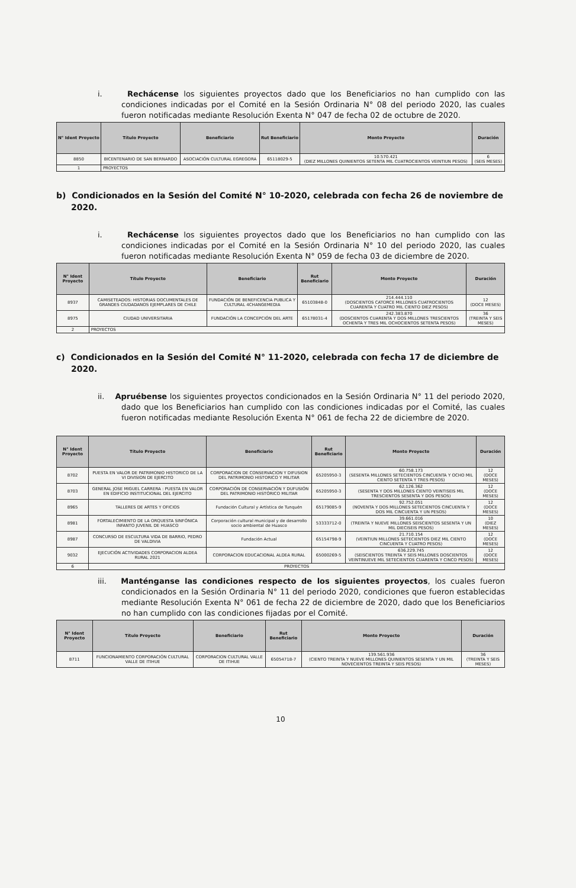i. Rechácense los siguientes proyectos dado que los Beneficiarios no han cumplido con las condiciones indicadas por el Comité en la Sesión Ordinaria N° 08 del periodo 2020, las cuales fueron notificadas mediante Resolución Exenta N° 047 de fecha 02 de octubre de 2020.
| N° Ident Proyecto | Título Proyecto | Beneficiario | Rut Beneficiario | Monto Proyecto | Duración |
| --- | --- | --- | --- | --- | --- |
| 8850 | BICENTENARIO DE SAN BERNARDO | ASOCIACIÓN CULTURAL EGREGORA | 65118029-5 | 10.570.421 (DIEZ MILLONES QUINIENTOS SETENTA MIL CUATROCIENTOS VEINTIUN PESOS) | 6 (SEIS MESES) |
| 1 | PROYECTOS | | | | |
b) Condicionados en la Sesión del Comité N° 10-2020, celebrada con fecha 26 de noviembre de 2020.
i. Rechácense los siguientes proyectos dado que los Beneficiarios no han cumplido con las condiciones indicadas por el Comité en la Sesión Ordinaria N° 10 del periodo 2020, las cuales fueron notificadas mediante Resolución Exenta N° 059 de fecha 03 de diciembre de 2020.
| N° Ident Proyecto | Título Proyecto | Beneficiario | Rut Beneficiario | Monto Proyecto | Duración |
| --- | --- | --- | --- | --- | --- |
| 8937 | CAMISETEADOS: HISTORIAS DOCUMENTALES DE GRANDES CIUDADANOS EJEMPLARES DE CHILE | FUNDACIÓN DE BENEFICENCIA PUBLICA Y CULTURAL 4CHANGEMEDIA | 65103848-0 | 214.444.110 (DOSCIENTOS CATORCE MILLONES CUATROCIENTOS CUARENTA Y CUATRO MIL CIENTO DIEZ PESOS) | 12 (DOCE MESES) |
| 8975 | CIUDAD UNIVERSITARIA | FUNDACIÓN LA CONCEPCIÓN DEL ARTE | 65178031-4 | 242.383.870 (DOSCIENTOS CUARENTA Y DOS MILLONES TRESCIENTOS OCHENTA Y TRES MIL OCHOCIENTOS SETENTA PESOS) | 36 (TREINTA Y SEIS MESES) |
| 2 | PROYECTOS | | | | |
c) Condicionados en la Sesión del Comité N° 11-2020, celebrada con fecha 17 de diciembre de 2020.
ii. Apruébense los siguientes proyectos condicionados en la Sesión Ordinaria N° 11 del periodo 2020, dado que los Beneficiarios han cumplido con las condiciones indicadas por el Comité, las cuales fueron notificadas mediante Resolución Exenta N° 061 de fecha 22 de diciembre de 2020.
| N° Ident Proyecto | Título Proyecto | Beneficiario | Rut Beneficiario | Monto Proyecto | Duración |
| --- | --- | --- | --- | --- | --- |
| 8702 | PUESTA EN VALOR DE PATRIMONIO HISTORICO DE LA VI DIVISION DE EJERCITO | CORPORACION DE CONSERVACION Y DIFUSION DEL PATRIMONIO HISTORICO Y MILITAR | 65205950-3 | 60.758.173 (SESENTA MILLONES SETECIENTOS CINCUENTA Y OCHO MIL CIENTO SETENTA Y TRES PESOS) | 12 (DOCE MESES) |
| 8703 | GENERAL JOSE MIGUEL CARRERA : PUESTA EN VALOR EN EDIFICIO INSTITUCIONAL DEL EJERCITO | CORPORACIÓN DE CONSERVACIÓN Y DUFUSIÓN DEL PATRIMONIO HISTÓRICO MILITAR | 65205950-3 | 62.126.362 (SESENTA Y DOS MILLONES CIENTO VEINTISEIS MIL TRESCIENTOS SESENTA Y DOS PESOS) | 12 (DOCE MESES) |
| 8965 | TALLERES DE ARTES Y OFICIOS | Fundación Cultural y Artística de Tunquén | 65179085-9 | 92.752.051 (NOVENTA Y DOS MILLONES SETECIENTOS CINCUENTA Y DOS MIL CINCUENTA Y UN PESOS) | 12 (DOCE MESES) |
| 8981 | FORTALECIMIENTO DE LA ORQUESTA SINFÓNICA INFANTO JUVENIL DE HUASCO | Corporación cultural municipal y de desarrollo socio ambiental de Huasco | 53333712-0 | 39.661.016 (TREINTA Y NUEVE MILLONES SEISCIENTOS SESENTA Y UN MIL DIECISEIS PESOS) | 10 (DIEZ MESES) |
| 8987 | CONCURSO DE ESCULTURA VIDA DE BARRIO, PEDRO DE VALDIVIA | Fundación Actual | 65154798-9 | 21.710.154 (VEINTIUN MILLONES SETECIENTOS DIEZ MIL CIENTO CINCUENTA Y CUATRO PESOS) | 12 (DOCE MESES) |
| 9032 | EJECUCIÓN ACTIVIDADES CORPORACION ALDEA RURAL 2021 | CORPORACION EDUCACIONAL ALDEA RURAL | 65000269-5 | 636.229.745 (SEISCIENTOS TREINTA Y SEIS MILLONES DOSCIENTOS VEINTINUEVE MIL SETECIENTOS CUARENTA Y CINCO PESOS) | 12 (DOCE MESES) |
| 6 | PROYECTOS | | | | |
iii. Manténganse las condiciones respecto de los siguientes proyectos, los cuales fueron condicionados en la Sesión Ordinaria N° 11 del periodo 2020, condiciones que fueron establecidas mediante Resolución Exenta N° 061 de fecha 22 de diciembre de 2020, dado que los Beneficiarios no han cumplido con las condiciones fijadas por el Comité.
| N° Ident Proyecto | Título Proyecto | Beneficiario | Rut Beneficiario | Monto Proyecto | Duración |
| --- | --- | --- | --- | --- | --- |
| 8711 | FUNCIONAMIENTO CORPORACIÓN CULTURAL VALLE DE ITIHUE | CORPORACION CULTURAL VALLE DE ITIHUE | 65054718-7 | 139.561.936 (CIENTO TREINTA Y NUEVE MILLONES QUINIENTOS SESENTA Y UN MIL NOVECIENTOS TREINTA Y SEIS PESOS) | 36 (TREINTA Y SEIS MESES) |
10